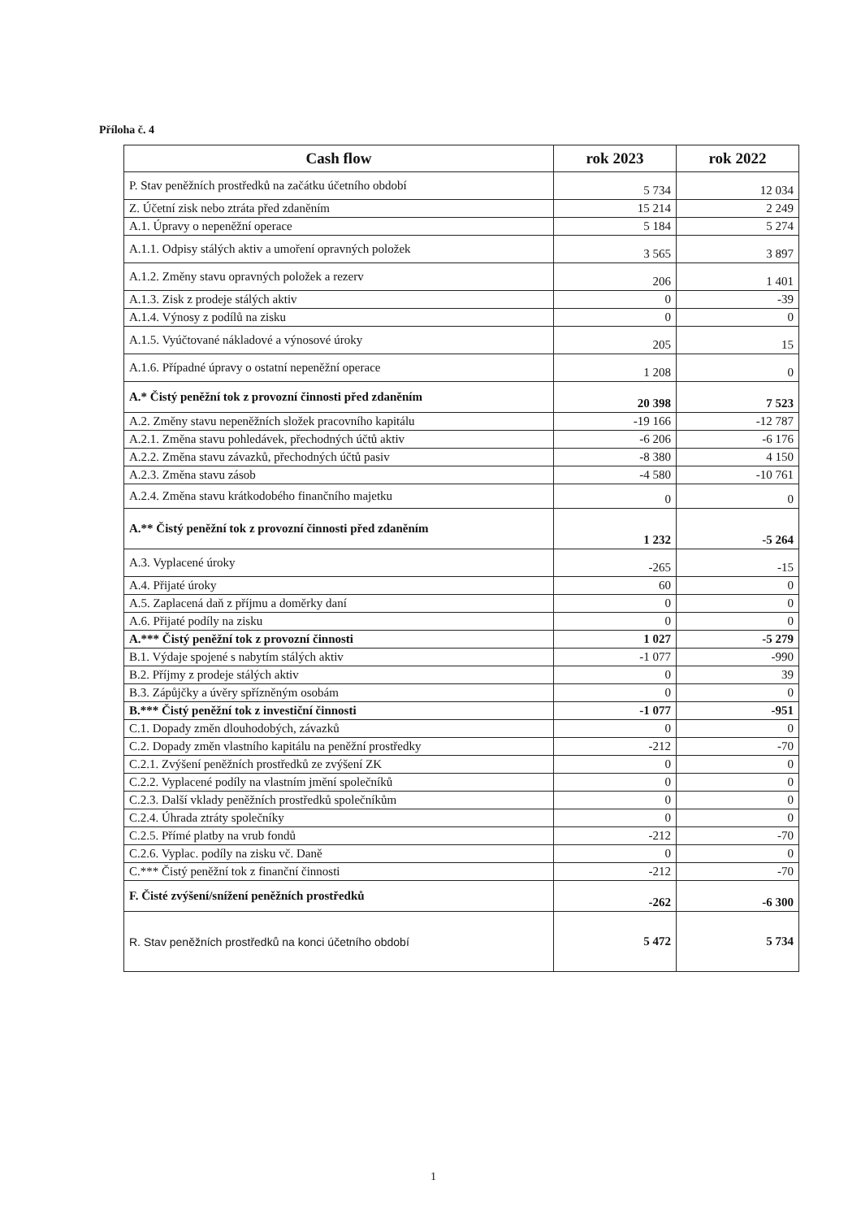Příloha č. 4
| Cash flow | rok 2023 | rok 2022 |
| --- | --- | --- |
| P. Stav peněžních prostředků na začátku účetního období | 5 734 | 12 034 |
| Z. Účetní zisk nebo ztráta před zdaněním | 15 214 | 2 249 |
| A.1. Úpravy o nepeněžní operace | 5 184 | 5 274 |
| A.1.1. Odpisy stálých aktiv a umoření opravných položek | 3 565 | 3 897 |
| A.1.2. Změny stavu opravných položek a rezerv | 206 | 1 401 |
| A.1.3. Zisk z prodeje stálých aktiv | 0 | -39 |
| A.1.4. Výnosy z podílů na zisku | 0 | 0 |
| A.1.5. Vyúčtované nákladové a výnosové úroky | 205 | 15 |
| A.1.6. Případné úpravy o ostatní nepeněžní operace | 1 208 | 0 |
| A.* Čistý peněžní tok z provozní činnosti před zdaněním | 20 398 | 7 523 |
| A.2. Změny stavu nepeněžních složek pracovního kapitálu | -19 166 | -12 787 |
| A.2.1. Změna stavu pohledávek, přechodných účtů aktiv | -6 206 | -6 176 |
| A.2.2. Změna stavu závazků, přechodných účtů pasiv | -8 380 | 4 150 |
| A.2.3. Změna stavu zásob | -4 580 | -10 761 |
| A.2.4. Změna stavu krátkodobého finančního majetku | 0 | 0 |
| A.** Čistý peněžní tok z provozní činnosti před zdaněním | 1 232 | -5 264 |
| A.3. Vyplacené úroky | -265 | -15 |
| A.4. Přijaté úroky | 60 | 0 |
| A.5. Zaplacená daň z příjmu a doměrky daní | 0 | 0 |
| A.6. Přijaté podíly na zisku | 0 | 0 |
| A.*** Čistý peněžní tok z provozní činnosti | 1 027 | -5 279 |
| B.1. Výdaje spojené s nabytím stálých aktiv | -1 077 | -990 |
| B.2. Příjmy z prodeje stálých aktiv | 0 | 39 |
| B.3. Zápůjčky a úvěry spřízněným osobám | 0 | 0 |
| B.*** Čistý peněžní tok z investiční činnosti | -1 077 | -951 |
| C.1. Dopady změn dlouhodobých, závazků | 0 | 0 |
| C.2. Dopady změn vlastního kapitálu na peněžní prostředky | -212 | -70 |
| C.2.1. Zvýšení peněžních prostředků ze zvýšení ZK | 0 | 0 |
| C.2.2. Vyplacené podíly na vlastním jmění společníků | 0 | 0 |
| C.2.3. Další vklady peněžních prostředků společníkům | 0 | 0 |
| C.2.4. Úhrada ztráty společníky | 0 | 0 |
| C.2.5. Přímé platby na vrub fondů | -212 | -70 |
| C.2.6. Vyplac. podíly na zisku vč. Daně | 0 | 0 |
| C.*** Čistý peněžní tok z finanční činnosti | -212 | -70 |
| F. Čisté zvýšení/snížení peněžních prostředků | -262 | -6 300 |
| R. Stav peněžních prostředků na konci účetního období | 5 472 | 5 734 |
1